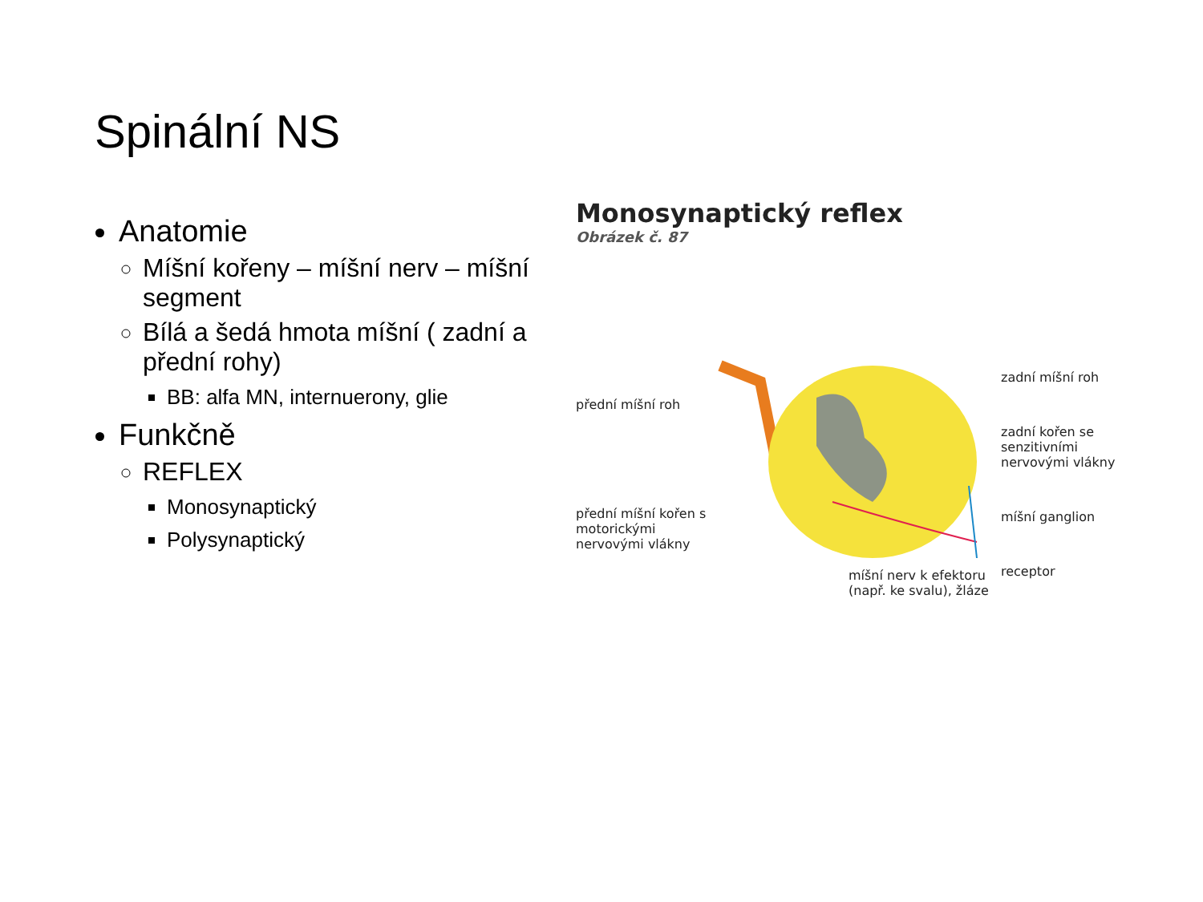Spinální NS
Anatomie
Míšní kořeny – míšní nerv – míšní segment
Bílá a šedá hmota míšní ( zadní a přední rohy)
BB: alfa MN, internuerony, glie
Funkčně
REFLEX
Monosynaptický
Polysynaptický
Monosynaptický reflex
Obrázek č. 87
přední míšní roh
přední míšní kořen s motorickými nervovými vlákny
míšní nerv k efektoru (např. ke svalu), žláze
zadní míšní roh
zadní kořen se senzitivními nervovými vlákny
míšní ganglion
receptor